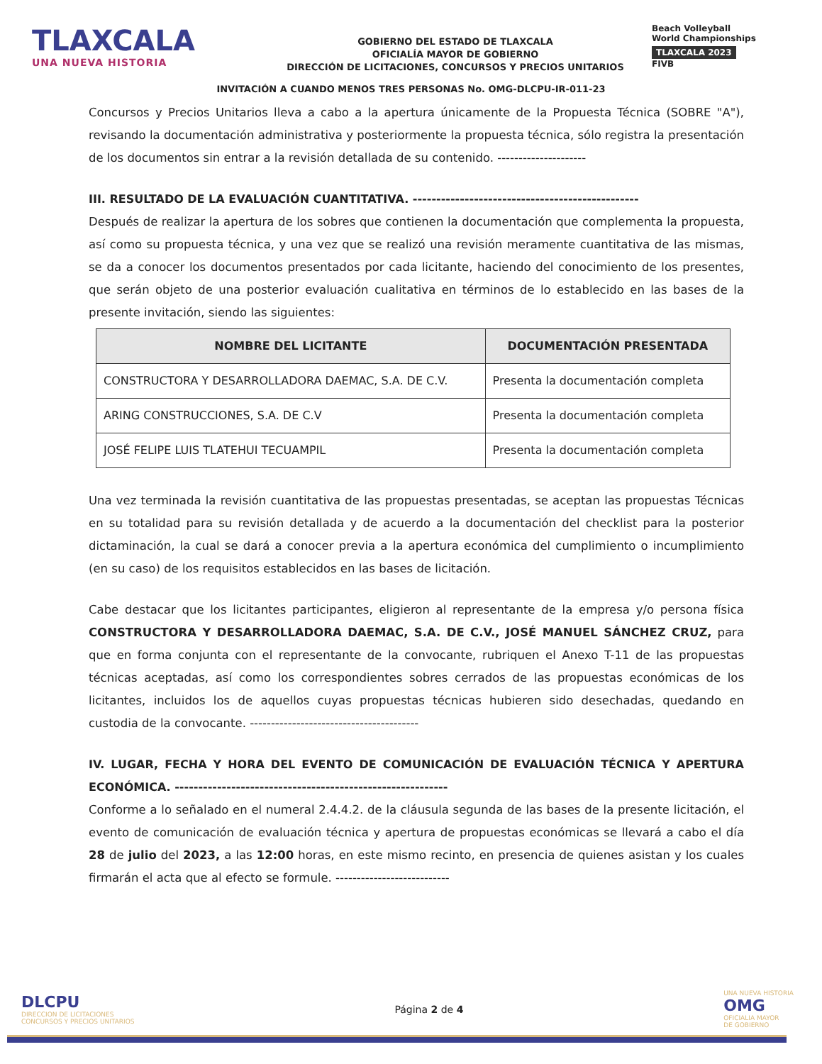TLAXCALA
UNA NUEVA HISTORIA
GOBIERNO DEL ESTADO DE TLAXCALA
OFICIALÍA MAYOR DE GOBIERNO
DIRECCIÓN DE LICITACIONES, CONCURSOS Y PRECIOS UNITARIOS
Beach Volleyball
World Championships
TLAXCALA 2023
FIVB
INVITACIÓN A CUANDO MENOS TRES PERSONAS No. OMG-DLCPU-IR-011-23
Concursos y Precios Unitarios lleva a cabo a la apertura únicamente de la Propuesta Técnica (SOBRE "A"), revisando la documentación administrativa y posteriormente la propuesta técnica, sólo registra la presentación de los documentos sin entrar a la revisión detallada de su contenido. ---------------------
III. RESULTADO DE LA EVALUACIÓN CUANTITATIVA. ------------------------------------------------
Después de realizar la apertura de los sobres que contienen la documentación que complementa la propuesta, así como su propuesta técnica, y una vez que se realizó una revisión meramente cuantitativa de las mismas, se da a conocer los documentos presentados por cada licitante, haciendo del conocimiento de los presentes, que serán objeto de una posterior evaluación cualitativa en términos de lo establecido en las bases de la presente invitación, siendo las siguientes:
| NOMBRE DEL LICITANTE | DOCUMENTACIÓN PRESENTADA |
| --- | --- |
| CONSTRUCTORA Y DESARROLLADORA DAEMAC, S.A. DE C.V. | Presenta la documentación completa |
| ARING CONSTRUCCIONES, S.A. DE C.V | Presenta la documentación completa |
| JOSÉ FELIPE LUIS TLATEHUI TECUAMPIL | Presenta la documentación completa |
Una vez terminada la revisión cuantitativa de las propuestas presentadas, se aceptan las propuestas Técnicas en su totalidad para su revisión detallada y de acuerdo a la documentación del checklist para la posterior dictaminación, la cual se dará a conocer previa a la apertura económica del cumplimiento o incumplimiento (en su caso) de los requisitos establecidos en las bases de licitación.
Cabe destacar que los licitantes participantes, eligieron al representante de la empresa y/o persona física CONSTRUCTORA Y DESARROLLADORA DAEMAC, S.A. DE C.V., JOSÉ MANUEL SÁNCHEZ CRUZ, para que en forma conjunta con el representante de la convocante, rubriquen el Anexo T-11 de las propuestas técnicas aceptadas, así como los correspondientes sobres cerrados de las propuestas económicas de los licitantes, incluidos los de aquellos cuyas propuestas técnicas hubieren sido desechadas, quedando en custodia de la convocante. ----------------------------------------
IV. LUGAR, FECHA Y HORA DEL EVENTO DE COMUNICACIÓN DE EVALUACIÓN TÉCNICA Y APERTURA ECONÓMICA. ----------------------------------------------------------
Conforme a lo señalado en el numeral 2.4.4.2. de la cláusula segunda de las bases de la presente licitación, el evento de comunicación de evaluación técnica y apertura de propuestas económicas se llevará a cabo el día 28 de julio del 2023, a las 12:00 horas, en este mismo recinto, en presencia de quienes asistan y los cuales firmarán el acta que al efecto se formule. ---------------------------
DLCPU
DIRECCION DE LICITACIONES
CONCURSOS Y PRECIOS UNITARIOS
Página 2 de 4
UNA NUEVA HISTORIA
OMG
OFICIALIA MAYOR
DE GOBIERNO